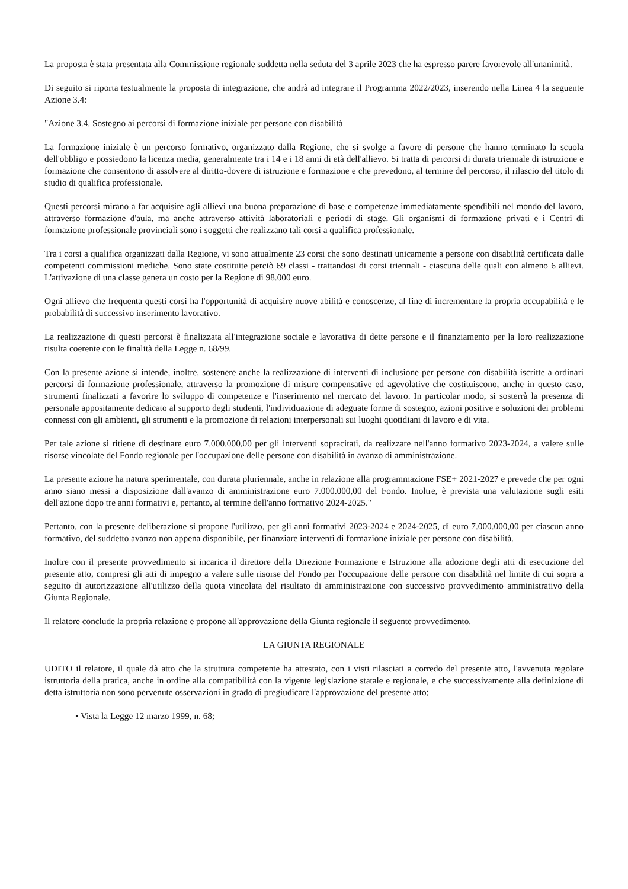La proposta è stata presentata alla Commissione regionale suddetta nella seduta del 3 aprile 2023 che ha espresso parere favorevole all'unanimità.
Di seguito si riporta testualmente la proposta di integrazione, che andrà ad integrare il Programma 2022/2023, inserendo nella Linea 4 la seguente Azione 3.4:
"Azione 3.4. Sostegno ai percorsi di formazione iniziale per persone con disabilità
La formazione iniziale è un percorso formativo, organizzato dalla Regione, che si svolge a favore di persone che hanno terminato la scuola dell'obbligo e possiedono la licenza media, generalmente tra i 14 e i 18 anni di età dell'allievo. Si tratta di percorsi di durata triennale di istruzione e formazione che consentono di assolvere al diritto-dovere di istruzione e formazione e che prevedono, al termine del percorso, il rilascio del titolo di studio di qualifica professionale.
Questi percorsi mirano a far acquisire agli allievi una buona preparazione di base e competenze immediatamente spendibili nel mondo del lavoro, attraverso formazione d'aula, ma anche attraverso attività laboratoriali e periodi di stage. Gli organismi di formazione privati e i Centri di formazione professionale provinciali sono i soggetti che realizzano tali corsi a qualifica professionale.
Tra i corsi a qualifica organizzati dalla Regione, vi sono attualmente 23 corsi che sono destinati unicamente a persone con disabilità certificata dalle competenti commissioni mediche. Sono state costituite perciò 69 classi - trattandosi di corsi triennali - ciascuna delle quali con almeno 6 allievi. L'attivazione di una classe genera un costo per la Regione di 98.000 euro.
Ogni allievo che frequenta questi corsi ha l'opportunità di acquisire nuove abilità e conoscenze, al fine di incrementare la propria occupabilità e le probabilità di successivo inserimento lavorativo.
La realizzazione di questi percorsi è finalizzata all'integrazione sociale e lavorativa di dette persone e il finanziamento per la loro realizzazione risulta coerente con le finalità della Legge n. 68/99.
Con la presente azione si intende, inoltre, sostenere anche la realizzazione di interventi di inclusione per persone con disabilità iscritte a ordinari percorsi di formazione professionale, attraverso la promozione di misure compensative ed agevolative che costituiscono, anche in questo caso, strumenti finalizzati a favorire lo sviluppo di competenze e l'inserimento nel mercato del lavoro. In particolar modo, si sosterrà la presenza di personale appositamente dedicato al supporto degli studenti, l'individuazione di adeguate forme di sostegno, azioni positive e soluzioni dei problemi connessi con gli ambienti, gli strumenti e la promozione di relazioni interpersonali sui luoghi quotidiani di lavoro e di vita.
Per tale azione si ritiene di destinare euro 7.000.000,00 per gli interventi sopracitati, da realizzare nell'anno formativo 2023-2024, a valere sulle risorse vincolate del Fondo regionale per l'occupazione delle persone con disabilità in avanzo di amministrazione.
La presente azione ha natura sperimentale, con durata pluriennale, anche in relazione alla programmazione FSE+ 2021-2027 e prevede che per ogni anno siano messi a disposizione dall'avanzo di amministrazione euro 7.000.000,00 del Fondo. Inoltre, è prevista una valutazione sugli esiti dell'azione dopo tre anni formativi e, pertanto, al termine dell'anno formativo 2024-2025."
Pertanto, con la presente deliberazione si propone l'utilizzo, per gli anni formativi 2023-2024 e 2024-2025, di euro 7.000.000,00 per ciascun anno formativo, del suddetto avanzo non appena disponibile, per finanziare interventi di formazione iniziale per persone con disabilità.
Inoltre con il presente provvedimento si incarica il direttore della Direzione Formazione e Istruzione alla adozione degli atti di esecuzione del presente atto, compresi gli atti di impegno a valere sulle risorse del Fondo per l'occupazione delle persone con disabilità nel limite di cui sopra a seguito di autorizzazione all'utilizzo della quota vincolata del risultato di amministrazione con successivo provvedimento amministrativo della Giunta Regionale.
Il relatore conclude la propria relazione e propone all'approvazione della Giunta regionale il seguente provvedimento.
LA GIUNTA REGIONALE
UDITO il relatore, il quale dà atto che la struttura competente ha attestato, con i visti rilasciati a corredo del presente atto, l'avvenuta regolare istruttoria della pratica, anche in ordine alla compatibilità con la vigente legislazione statale e regionale, e che successivamente alla definizione di detta istruttoria non sono pervenute osservazioni in grado di pregiudicare l'approvazione del presente atto;
• Vista la Legge 12 marzo 1999, n. 68;